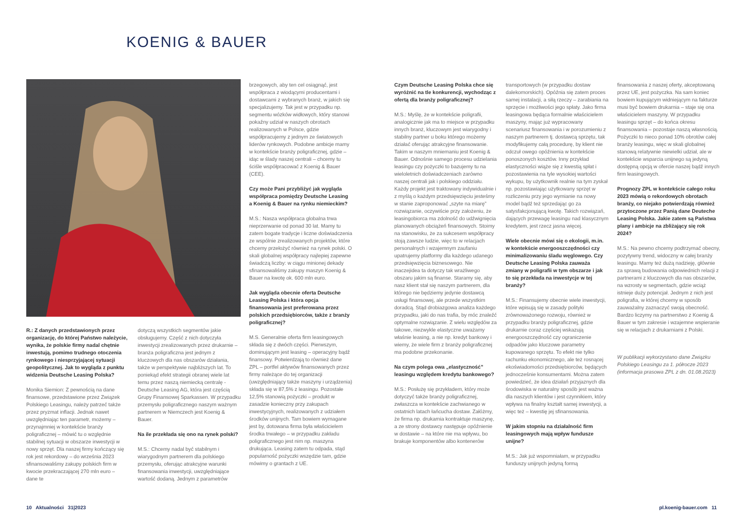KOENIG & BAUER
R.: Z danych przedstawionych przez organizację, do której Państwo należycie, wynika, że polskie firmy nadal chętnie inwestują, pomimo trudnego otoczenia rynkowego i niesprzyjającej sytuacji geopolitycznej. Jak to wygląda z punktu widzenia Deutsche Leasing Polska?
Monika Siemion: Z pewnością na dane finansowe, przedstawione przez Związek Polskiego Leasingu, należy patrzeć także przez pryzmat inflacji. Jednak nawet uwzględniając ten parametr, możemy – przynajmniej w kontekście branży poligraficznej – mówić tu o względnie stabilnej sytuacji w obszarze inwestycji w nowy sprzęt. Dla naszej firmy kończący się rok jest rekordowy – do września 2023 sfinansowaliśmy zakupy polskich firm w kwocie przekraczającej 270 mln euro – dane te
dotyczą wszystkich segmentów jakie obsługujemy. Część z nich dotyczyła inwestycji zrealizowanych przez drukarnie – branża poligraficzna jest jednym z kluczowych dla nas obszarów działania, także w perspektywie najbliższych lat. To poniekąd efekt strategii obranej wiele lat temu przez naszą niemiecką centralę - Deutsche Leasing AG, która jest częścią Grupy Finansowej Sparkassen. W przypadku przemysłu poligraficznego naszym ważnym partnerem w Niemczech jest Koenig & Bauer.
Na ile przekłada się ono na rynek polski?
M.S.: Chcemy nadal być stabilnym i wiarygodnym partnerem dla polskiego przemysłu, oferując atrakcyjne warunki finansowania inwestycji, uwzględniające wartość dodaną. Jednym z parametrów
brzegowych, aby ten cel osiągnąć, jest współpraca z wiodącymi producentami i dostawcami z wybranych branż, w jakich się specjalizujemy. Tak jest w przypadku np. segmentu wózków widłowych, który stanowi pokaźny udział w naszych obrotach realizowanych w Polsce, gdzie współpracujemy z jednym ze światowych liderów rynkowych. Podobne ambicje mamy w kontekście branży poligraficznej, gdzie – idąc w ślady naszej centrali – chcemy tu ściśle współpracować z Koenig & Bauer (CEE).
Czy może Pani przybliżyć jak wygląda współpraca pomiędzy Deutsche Leasing a Koenig & Bauer na rynku niemieckim?
M.S.: Nasza współpraca globalna trwa nieprzerwanie od ponad 30 lat. Mamy tu zatem bogate tradycje i liczne doświadczenia ze wspólnie zrealizowanych projektów, które chcemy przełożyć również na rynek polski. O skali globalnej współpracy najlepiej zapewne świadczą liczby: w ciągu minionej dekady sfinansowaliśmy zakupy maszyn Koenig & Bauer na kwotę ok. 600 mln euro.
Jak wygląda obecnie oferta Deutsche Leasing Polska i która opcja finansowania jest preferowana przez polskich przedsiębiorców, także z branży poligraficznej?
M.S. Generalnie oferta firm leasingowych składa się z dwóch części. Pierwszym, dominującym jest leasing – operacyjny bądź finansowy. Potwierdzają to również dane ZPL – portfel aktywów finansowanych przez firmy należące do tej organizacji (uwzględniający także maszyny i urządzenia) składa się w 87,5% z leasingu. Pozostałe 12,5% stanowią pożyczki – produkt w zasadzie konieczny przy zakupach inwestycyjnych, realizowanych z udziałem środków unijnych. Tam bowiem wymagane jest by, dotowana firma była właścicielem środka trwałego – w przypadku zakładu poligraficznego jest nim np. maszyna drukująca. Leasing zatem tu odpada, stąd popularność pożyczki wszędzie tam, gdzie mówimy o grantach z UE.
Czym Deutsche Leasing Polska chce się wyróżnić na tle konkurencji, wychodząc z ofertą dla branży poligraficznej?
M.S.: Myślę, że w kontekście poligrafii, analogicznie jak ma to miejsce w przypadku innych branż, kluczowym jest wiarygodny i stabilny partner u boku którego możemy działać oferując atrakcyjne finansowanie. Takim w naszym mniemaniu jest Koenig & Bauer. Odnośnie samego procesu udzielania leasingu czy pożyczki to bazujemy tu na wieloletnich doświadczeniach zarówno naszej centrali jak i polskiego oddziału. Każdy projekt jest traktowany indywidualnie i z myślą o każdym przedsięwzięciu jesteśmy w stanie zaproponować „szyte na miarę” rozwiązanie, oczywiście przy założeniu, że leasingobiorca ma zdolność do udźwignięcia planowanych obciążeń finansowych. Stoimy na stanowisku, że za sukcesem współpracy stoją zawsze ludzie, więc to w relacjach personalnych i wzajemnym zaufaniu upatrujemy platformy dla każdego udanego przedsięwzięcia biznesowego. Nie inaczejidea ta dotyczy tak wrażliwego obszaru jakim są finanse. Staramy się, aby nasz klient stał się naszym partnerem, dla którego nie będziemy jedynie dostawcą usługi finansowej, ale przede wszystkim doradcą. Stąd drobiazgowa analiza każdego przypadku, jaki do nas trafia, by móc znaleźć optymalne rozwiązanie. Z wielu względów za takowe, niezwykle elastyczne uważamy właśnie leasing, a nie np. kredyt bankowy i wiemy, że wiele firm z branży poligraficznej ma podobne przekonanie.
Na czym polega owa „elastyczność” leasingu względem kredytu bankowego?
M.S.: Posłużę się przykładem, który może dotyczyć także branży poligraficznej, zwłaszcza w kontekście zachwianego w ostatnich latach łańcucha dostaw. Załóżmy, że firma np. drukarnia kontraktuje maszynę, a ze strony dostawcy następuje opóźnienie w dostawie – na które nie ma wpływu, bo brakuje komponentów albo kontenerów
transportowych (w przypadku dostaw dalekomorskich). Opóźnia się zatem proces samej instalacji, a siłą rzeczy – zarabiania na sprzęcie i możliwości jego spłaty. Jako firma leasingowa będąca formalnie właścicielem maszyny, mając już wypracowany scenariusz finansowania i w porozumieniu z naszym partnerem tj. dostawcą sprzętu, tak modyfikujemy całą procedurę, by klient nie odczuł owego opóźnienia w kontekście ponoszonych kosztów. Inny przykład elastyczności wiąże się z kwestią spłat i pozostawienia na tyle wysokiej wartości wykupu, by użytkownik realnie na tym zyskał np. pozostawiając użytkowany sprzęt w rozliczeniu przy jego wymianie na nowy model bądź też sprzedając go za satysfakcjonującą kwotę. Takich rozwiązań, dających przewagę leasingu nad klasycznym kredytem, jest rzecz jasna więcej.
Wiele obecnie mówi się o ekologii, m.in. w kontekście energooszczędności czy minimalizowaniu śladu węglowego. Czy Deutsche Leasing Polska zauważa zmiany w poligrafii w tym obszarze i jak to się przekłada na inwestycje w tej branży?
M.S.: Finansujemy obecnie wiele inwestycji, które wpisują się w zasady polityki zrównoważonego rozwoju, również w przypadku branży poligraficznej, gdzie drukarnie coraz częściej wskazują energooszczędność czy ograniczenie odpadów jako kluczowe parametry kupowanego sprzętu. To efekt nie tylko rachunku ekonomicznego, ale też rosnącej ekoświadomości przedsiębiorców, będących jednocześnie konsumentami. Można zatem powiedzieć, że idea działań przyjaznych dla środowiska w naturalny sposób jest ważna dla naszych klientów i jest czynnikiem, który wpływa na finalny kształt samej inwestycji, a więc też – kwestię jej sfinansowania.
W jakim stopniu na działalność firm leasingowych mają wpływ fundusze unijne?
M.S.: Jak już wspomniałam, w przypadku funduszy unijnych jedyną formą
finansowania z naszej oferty, akceptowaną przez UE, jest pożyczka. Na sam koniec bowiem kupującym widniejącym na fakturze musi być bowiem drukarnia – staje się ona właścicielem maszyny. W przypadku leasingu sprzęt – do końca okresu finansowania – pozostaje naszą własnością. Pożyczki to nieco ponad 10% obrotów całej branży leasingu, więc w skali globalnej stanową relatywnie niewielki udział, ale w kontekście wsparcia unijnego są jedyną dostępną opcją w ofercie naszej bądź innych firm leasingowych.
Prognozy ZPL w kontekście całego roku 2023 mówią o rekordowych obrotach branży, co niejako potwierdzają również przytoczone przez Panią dane Deuteche Leasing Polska. Jakie zatem są Państwa plany i ambicje na zbliżający się rok 2024?
M.S.: Na pewno chcemy podtrzymać obecny, pozytywny trend, widoczny w całej branży leasingu. Mamy też dużą nadzieję, głównie za sprawą budowania odpowiednich relacji z partnerami z kluczowych dla nas obszarów, na wzrosty w segmentach, gdzie wciąż istnieje duży potencjał. Jednym z nich jest poligrafia, w której chcemy w sposób zauważalny zaznaczyć swoją obecność. Bardzo liczymy na partnerstwo z Koenig & Bauer w tym zakresie i wzajemne wspieranie się w relacjach z drukarniami z Polski.
W publikacji wykorzystano dane Związku Polskiego Leasingu za 1. półrocze 2023 (informacja prasowa ZPL z dn. 01.08.2023)
10 Aktualności 31|2023 pl.koenig-bauer.com 11